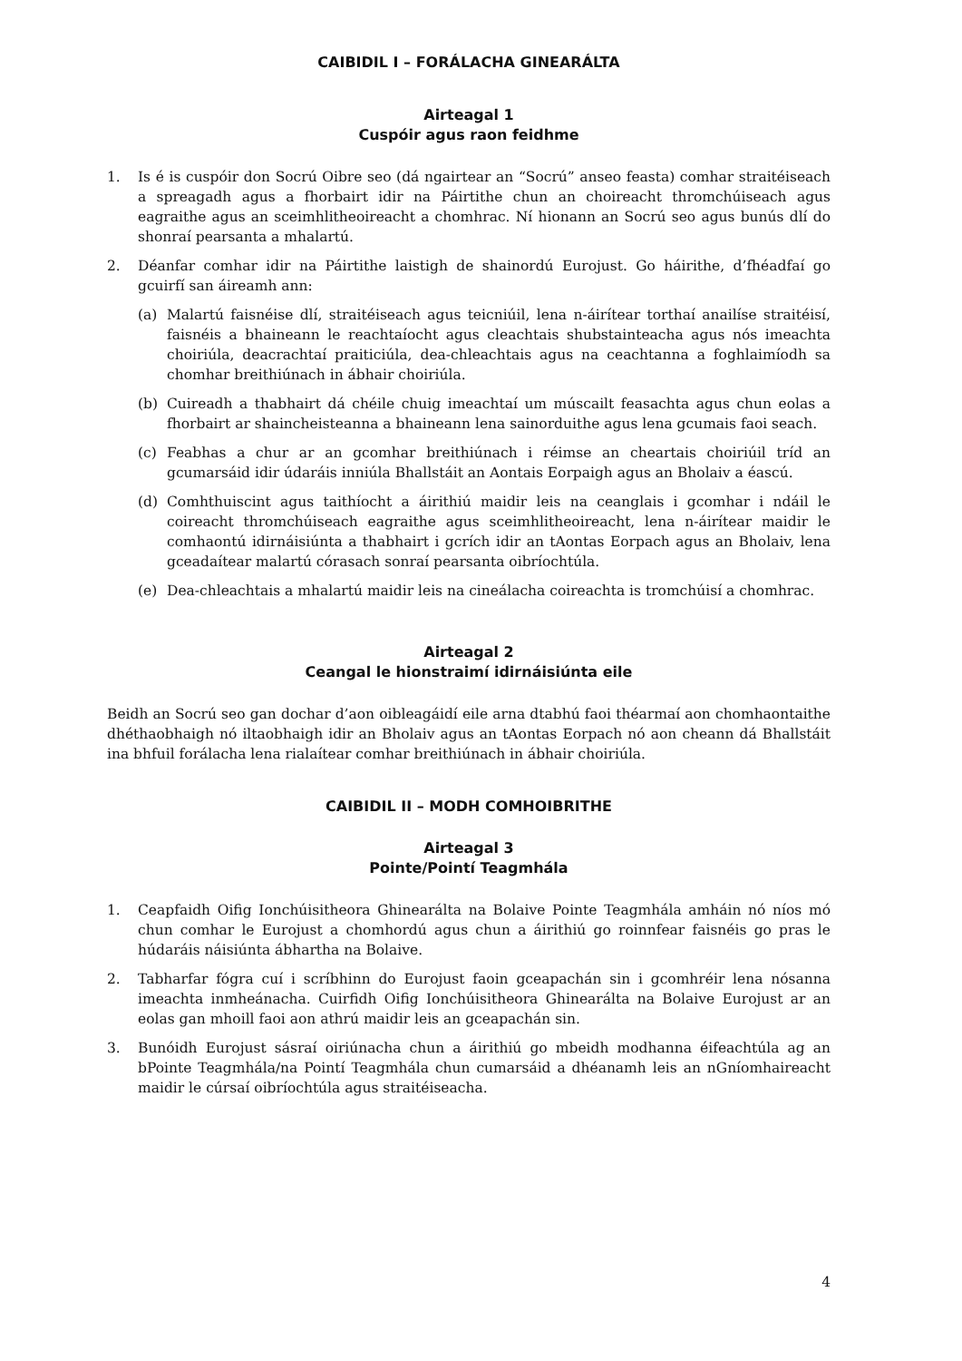CAIBIDIL I – FORÁLACHA GINEARÁLTA
Airteagal 1
Cuspóir agus raon feidhme
1. Is é is cuspóir don Socrú Oibre seo (dá ngairtear an “Socrú” anseo feasta) comhar straitéiseach a spreagadh agus a fhorbairt idir na Páirtithe chun an choireacht thromchúiseach agus eagraithe agus an sceimhlitheoireacht a chomhrac. Ní hionann an Socrú seo agus bunús dlí do shonraí pearsanta a mhalartú.
2. Déanfar comhar idir na Páirtithe laistigh de shainordú Eurojust. Go háirithe, d’fhéadfaí go gcuirfí san áireamh ann:
(a) Malartú faisnéise dlí, straitéiseach agus teicniúil, lena n-áirítear torthaí anailíse straitéisí, faisnéis a bhaineann le reachtaíocht agus cleachtais shubstainteacha agus nós imeachta choiriúla, deacrachtaí praiticiúla, dea-chleachtais agus na ceachtanna a foghlaimíodh sa chomhar breithiúnach in ábhair choiriúla.
(b) Cuireadh a thabhairt dá chéile chuig imeachtaí um múscailt feasachta agus chun eolas a fhorbairt ar shaincheisteanna a bhaineann lena sainorduithe agus lena gcumais faoi seach.
(c) Feabhas a chur ar an gcomhar breithiúnach i réimse an cheartais choiriúil tríd an gcumarsáid idir údaráis inniúla Bhallstáit an Aontais Eorpaigh agus an Bholaiv a éascú.
(d) Comhthuiscint agus taithíocht a áirithiú maidir leis na ceanglais i gcomhar i ndáil le coireacht thromchúiseach eagraithe agus sceimhlitheoireacht, lena n-áirítear maidir le comhaontú idirnáisiúnta a thabhairt i gcrích idir an tAontas Eorpach agus an Bholaiv, lena gceadaítear malartú córasach sonraí pearsanta oibríochtúla.
(e) Dea-chleachtais a mhalartú maidir leis na cineálacha coireachta is tromchúisí a chomhrac.
Airteagal 2
Ceangal le hionstraimí idirnáisiúnta eile
Beidh an Socrú seo gan dochar d’aon oibleagáidí eile arna dtabhú faoi théarmaí aon chomhaontaithe dhéthaobhaigh nó iltaobhaigh idir an Bholaiv agus an tAontas Eorpach nó aon cheann dá Bhallstáit ina bhfuil forálacha lena rialaítear comhar breithiúnach in ábhair choiriúla.
CAIBIDIL II – MODH COMHOIBRITHE
Airteagal 3
Pointe/Pointí Teagmhála
1. Ceapfaidh Oifig Ionchúisitheora Ghinearálta na Bolaive Pointe Teagmhála amháin nó níos mó chun comhar le Eurojust a chomhordú agus chun a áirithiú go roinnfear faisnéis go pras le húdaráis náisiúnta ábhartha na Bolaive.
2. Tabharfar fógra cuí i scríbhinn do Eurojust faoin gceapachán sin i gcomhréir lena nósanna imeachta inmheánacha. Cuirfidh Oifig Ionchúisitheora Ghinearálta na Bolaive Eurojust ar an eolas gan mhoill faoi aon athrú maidir leis an gceapachán sin.
3. Bunóidh Eurojust sásraí oiriúnacha chun a áirithiú go mbeidh modhanna éifeachtúla ag an bPointe Teagmhála/na Pointí Teagmhála chun cumarsáid a dhéanamh leis an nGníomhaireacht maidir le cúrsaí oibríochtúla agus straitéiseacha.
4